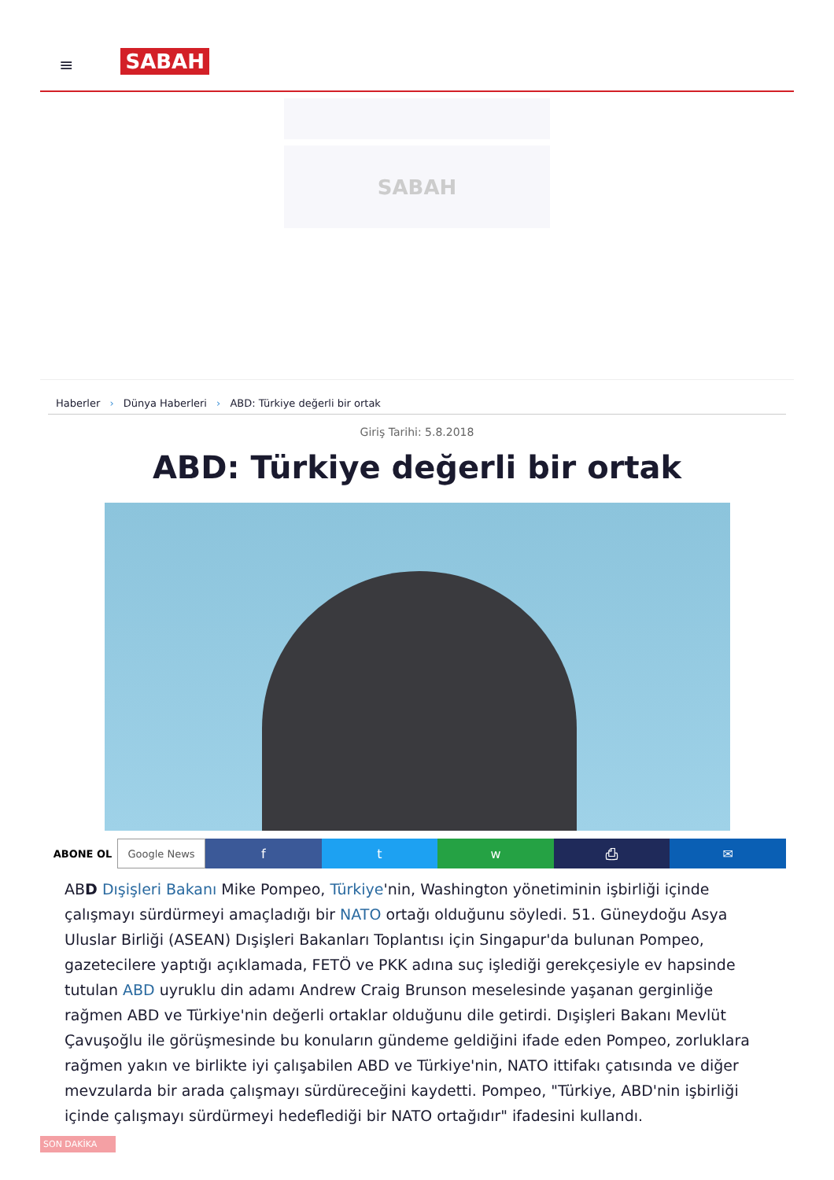≡ SABAH
SABAH
Haberler › Dünya Haberleri › ABD: Türkiye değerli bir ortak
Giriş Tarihi: 5.8.2018
ABD: Türkiye değerli bir ortak
ABONE OL Google News
f t w ⎙ ✉
ABD Dışişleri Bakanı Mike Pompeo, Türkiye'nin, Washington yönetiminin işbirliği içinde çalışmayı sürdürmeyi amaçladığı bir NATO ortağı olduğunu söyledi. 51. Güneydoğu Asya Uluslar Birliği (ASEAN) Dışişleri Bakanları Toplantısı için Singapur'da bulunan Pompeo, gazetecilere yaptığı açıklamada, FETÖ ve PKK adına suç işlediği gerekçesiyle ev hapsinde tutulan ABD uyruklu din adamı Andrew Craig Brunson meselesinde yaşanan gerginliğe rağmen ABD ve Türkiye'nin değerli ortaklar olduğunu dile getirdi. Dışişleri Bakanı Mevlüt Çavuşoğlu ile görüşmesinde bu konuların gündeme geldiğini ifade eden Pompeo, zorluklara rağmen yakın ve birlikte iyi çalışabilen ABD ve Türkiye'nin, NATO ittifakı çatısında ve diğer mevzularda bir arada çalışmayı sürdüreceğini kaydetti. Pompeo, "Türkiye, ABD'nin işbirliği içinde çalışmayı sürdürmeyi hedeflediği bir NATO ortağıdır" ifadesini kullandı.
SON DAKİKA